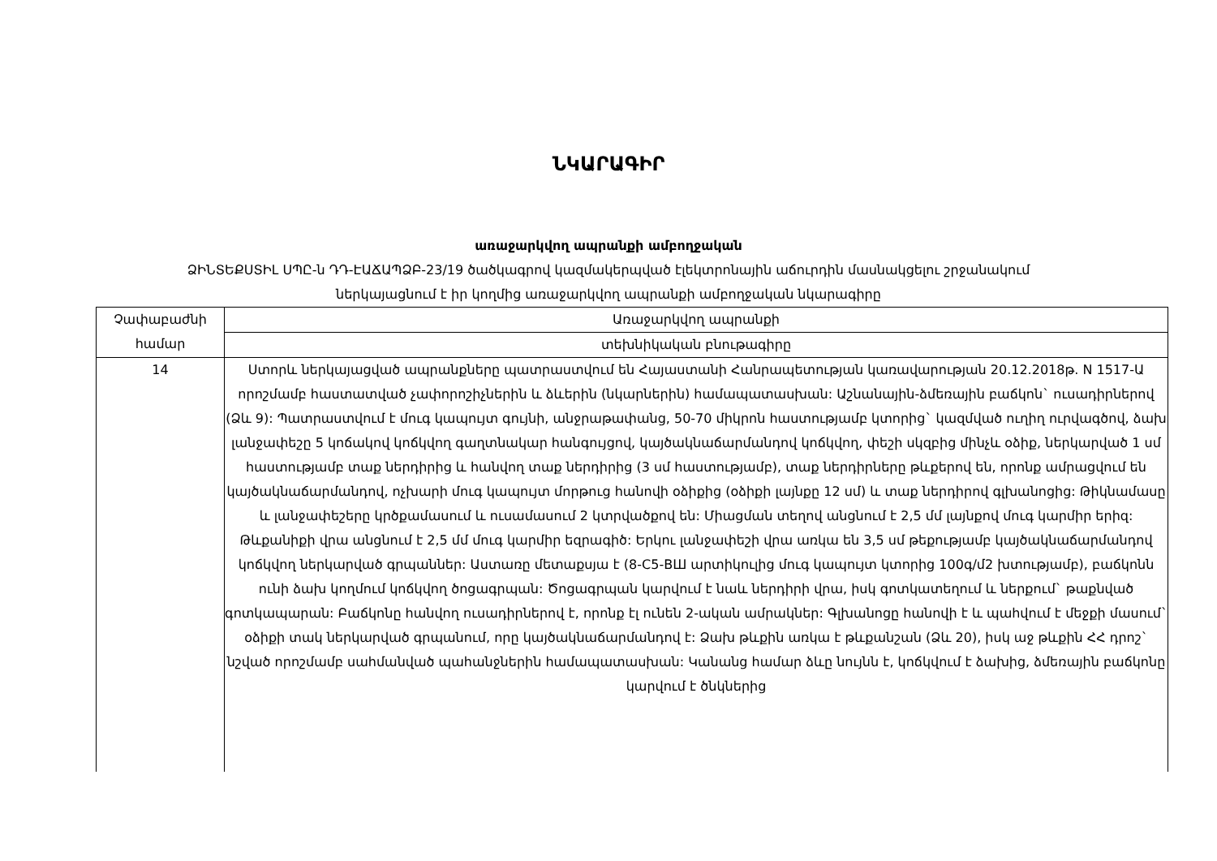ՆԿԱՐԱԳԻՐ
առաջարկվող ապրանքի ամբողջական
ՁԻՆՏԵՔՍՏԻԼ ՍՊԸ-ն ԴԴ-ԷԱՃԱՊՁԲ-23/19 ծածկագրով կազմակերպված էլեկտրոնային աճուրդին մասնակցելու շրջանակում
ներկայացնում է իր կողմից առաջարկվող ապրանքի ամբողջական նկարագիրը
| Չափաբաժնի համար | Առաջարկվող ապրանքի |
| --- | --- |
| | տեխնիկական բնութագիրը |
| 14 | Ստորև ներկայացված ապրանքները պատրաստվում են Հայաստանի Հանրապետության կառավարության 20.12.2018թ. N 1517-Ա որոշմամբ հաստատված չափորոշիչներին և ձևերին (նկարներին) համապատասխան: Աշնանային-ձմեռային բաճկոն` ուսադիրներով (Ձև 9): Պատրաստվում է մուգ կապույտ գույնի, անջրաթափանց, 50-70 միկրոն հաստությամբ կտորից` կազմված ուղիղ ուրվագծով, ձախ լանջափեշը 5 կոճակով կոճկվող գաղտնակար հանգույցով, կայծակնաճարմանդով կոճկվող, փեշի սկզբից մինչև օձիք, ներկարված 1 սմ հաստությամբ տաք ներդիրից և հանվող տաք ներդիրից (3 սմ հաստությամբ), տաք ներդիրները թևքերով են, որոնք ամրացվում են կայծակնաճարմանդով, ոչխարի մուգ կապույտ մորթուց հանովի օձիքից (օձիքի լայնքը 12 սմ) և տաք ներդիրով գլխանոցից: Թիկնամասը և լանջափեշերը կրծքամասում և ուսամասում 2 կտրվածքով են: Միացման տեղով անցնում է 2,5 մմ լայնքով մուգ կարմիր երիզ: Թևքանիքի վրա անցնում է 2,5 մմ մուգ կարմիր եզրագիծ: Երկու լանջափեշի վրա առկա են 3,5 սմ թեքությամբ կայծակնաճարմանդով կոճկվող ներկարված գրպաններ: Աստառը մետաքսյա է (8-С5-ВШ արտիկուլից մուգ կապույտ կտորից 100գ/մ2 խտությամբ), բաճկոնն ունի ձախ կողմում կոճկվող ծոցագրպան: Ծոցագրպան կարվում է նաև ներդիրի վրա, իսկ գոտկատեղում և ներքում` թաքնված գոտկապարան: Բաճկոնը հանվող ուսադիրներով է, որոնք էլ ունեն 2-ական ամրակներ: Գլխանոցը հանովի է և պահվում է մեջքի մասում` օձիքի տակ ներկարված գրպանում, որը կայծակնաճարմանդով է: Ձախ թևքին առկա է թևքանշան (Ձև 20), իսկ աջ թևքին ՀՀ դրոշ` նշված որոշմամբ սահմանված պահանջներին համապատասխան: Կանանց համար ձևը նույնն է, կոճկվում է ձախից, ձմեռային բաճկոնը կարվում է ծնկներից |